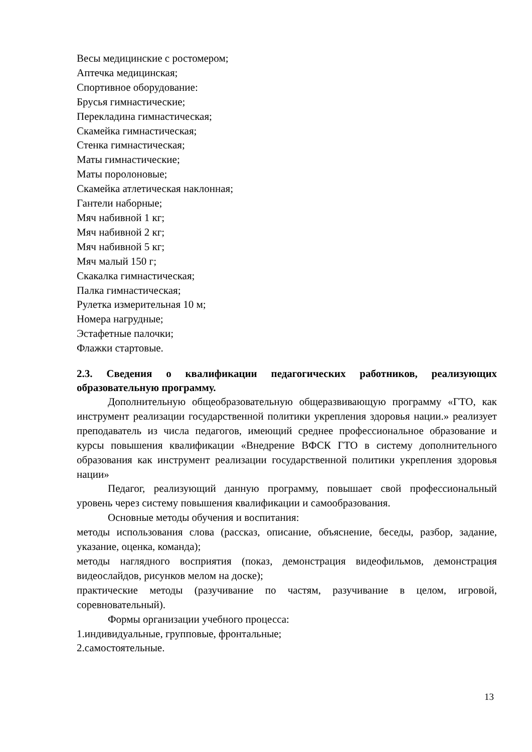Весы медицинские с ростомером;
Аптечка медицинская;
Спортивное оборудование:
Брусья гимнастические;
Перекладина гимнастическая;
Скамейка гимнастическая;
Стенка гимнастическая;
Маты гимнастические;
Маты поролоновые;
Скамейка атлетическая наклонная;
Гантели наборные;
Мяч набивной 1 кг;
Мяч набивной 2 кг;
Мяч набивной 5 кг;
Мяч малый 150 г;
Скакалка гимнастическая;
Палка гимнастическая;
Рулетка измерительная 10 м;
Номера нагрудные;
Эстафетные палочки;
Флажки стартовые.
2.3. Сведения о квалификации педагогических работников, реализующих образовательную программу.
Дополнительную общеобразовательную общеразвивающую программу «ГТО, как инструмент реализации государственной политики укрепления здоровья нации.» реализует преподаватель из числа педагогов, имеющий среднее профессиональное образование и курсы повышения квалификации «Внедрение ВФСК ГТО в систему дополнительного образования как инструмент реализации государственной политики укрепления здоровья нации»
Педагог, реализующий данную программу, повышает свой профессиональный уровень через систему повышения квалификации и самообразования.
Основные методы обучения и воспитания:
методы использования слова (рассказ, описание, объяснение, беседы, разбор, задание, указание, оценка, команда);
методы наглядного восприятия (показ, демонстрация видеофильмов, демонстрация видеослайдов, рисунков мелом на доске);
практические методы (разучивание по частям, разучивание в целом, игровой, соревновательный).
Формы организации учебного процесса:
1.индивидуальные, групповые, фронтальные;
2.самостоятельные.
13